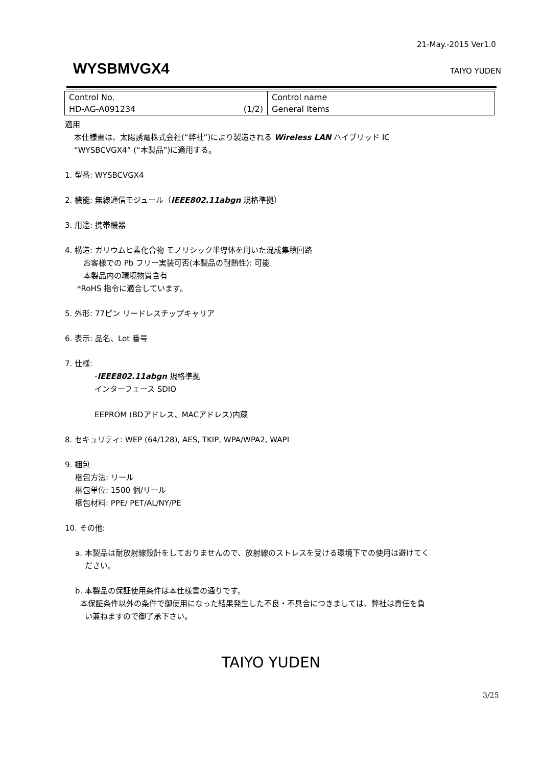21-May.-2015 Ver1.0
WYSBMVGX4
TAIYO YUDEN
| Control No. | Control name |
| HD-AG-A091234 (1/2) | General Items |
適用
本仕様書は、太陽誘電株式会社(“弊社”)により製造される Wireless LAN ハイブリッド IC
“WYSBCVGX4” (“本製品”)に適用する。
1. 型番: WYSBCVGX4
2. 機能: 無線通信モジュール（IEEE802.11abgn 規格準拠）
3. 用途: 携帯機器
4. 構造: ガリウムヒ素化合物 モノリシック半導体を用いた混成集積回路
お客様での Pb フリー実装可否(本製品の耐熱性): 可能
本製品内の環境物質含有
*RoHS 指令に適合しています。
5. 外形: 77ピン リードレスチップキャリア
6. 表示: 品名、Lot 番号
7. 仕様:
-IEEE802.11abgn 規格準拠
インターフェース SDIO
EEPROM (BDアドレス、MACアドレス)内蔵
8. セキュリティ: WEP (64/128), AES, TKIP, WPA/WPA2, WAPI
9. 梱包
梱包方法: リール
梱包単位: 1500 個/リール
梱包材料: PPE/ PET/AL/NY/PE
10. その他:
a. 本製品は耐放射線設計をしておりませんので、放射線のストレスを受ける環境下での使用は避けてく
ださい。
b. 本製品の保証使用条件は本仕様書の通りです。
本保証条件以外の条件で御使用になった結果発生した不良・不具合につきましては、弊社は責任を負
い兼ねますので御了承下さい。
TAIYO YUDEN
3/25